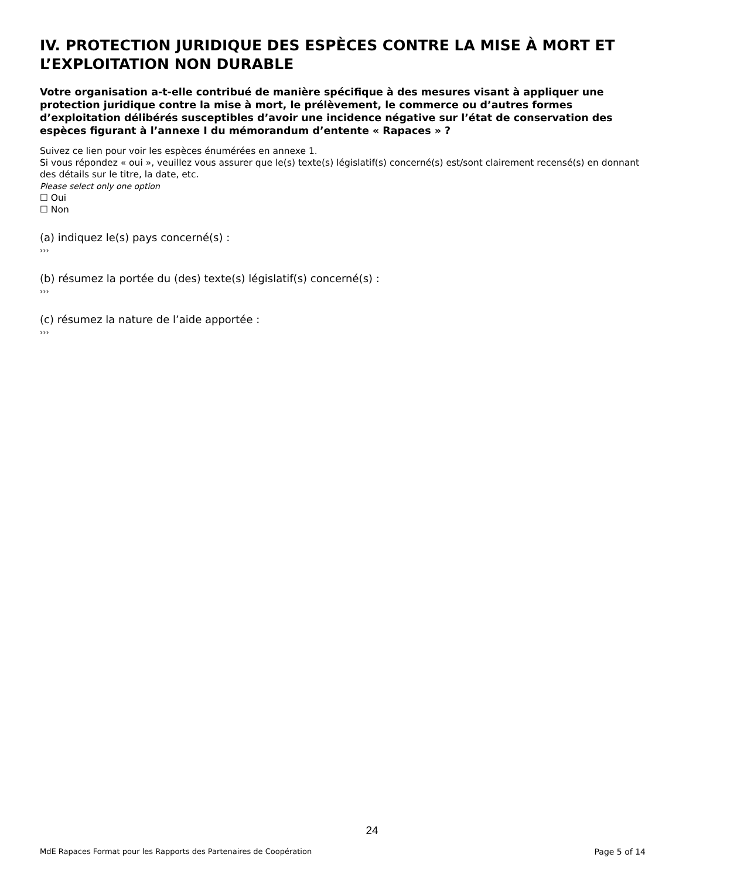IV. PROTECTION JURIDIQUE DES ESPÈCES CONTRE LA MISE À MORT ET L’EXPLOITATION NON DURABLE
Votre organisation a-t-elle contribué de manière spécifique à des mesures visant à appliquer une protection juridique contre la mise à mort, le prélèvement, le commerce ou d’autres formes d’exploitation délibérés susceptibles d’avoir une incidence négative sur l’état de conservation des espèces figurant à l’annexe I du mémorandum d’entente « Rapaces » ?
Suivez ce lien pour voir les espèces énumérées en annexe 1.
Si vous répondez « oui », veuillez vous assurer que le(s) texte(s) législatif(s) concerné(s) est/sont clairement recensé(s) en donnant des détails sur le titre, la date, etc.
Please select only one option
☐ Oui
☐ Non
(a) indiquez le(s) pays concerné(s) :
›››
(b) résumez la portée du (des) texte(s) législatif(s) concerné(s) :
›››
(c) résumez la nature de l’aide apportée :
›››
24
MdE Rapaces Format pour les Rapports des Partenaires de Coopération Page 5 of 14